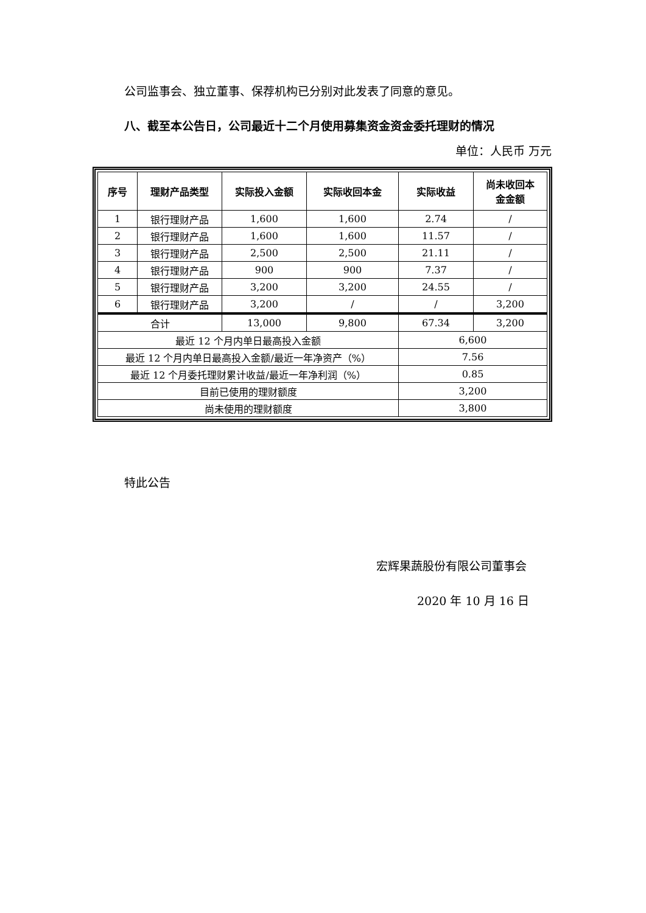公司监事会、独立董事、保荐机构已分别对此发表了同意的意见。
八、截至本公告日，公司最近十二个月使用募集资金资金委托理财的情况
单位：人民币 万元
| 序号 | 理财产品类型 | 实际投入金额 | 实际收回本金 | 实际收益 | 尚未收回本 金金额 |
| --- | --- | --- | --- | --- | --- |
| 1 | 银行理财产品 | 1,600 | 1,600 | 2.74 | / |
| 2 | 银行理财产品 | 1,600 | 1,600 | 11.57 | / |
| 3 | 银行理财产品 | 2,500 | 2,500 | 21.11 | / |
| 4 | 银行理财产品 | 900 | 900 | 7.37 | / |
| 5 | 银行理财产品 | 3,200 | 3,200 | 24.55 | / |
| 6 | 银行理财产品 | 3,200 | / | / | 3,200 |
| 合计 | | 13,000 | 9,800 | 67.34 | 3,200 |
| 最近 12 个月内单日最高投入金额 | | | | 6,600 | |
| 最近 12 个月内单日最高投入金额/最近一年净资产（%） | | | | 7.56 | |
| 最近 12 个月委托理财累计收益/最近一年净利润（%） | | | | 0.85 | |
| 目前已使用的理财额度 | | | | 3,200 | |
| 尚未使用的理财额度 | | | | 3,800 | |
特此公告
宏辉果蔬股份有限公司董事会
2020 年 10 月 16 日